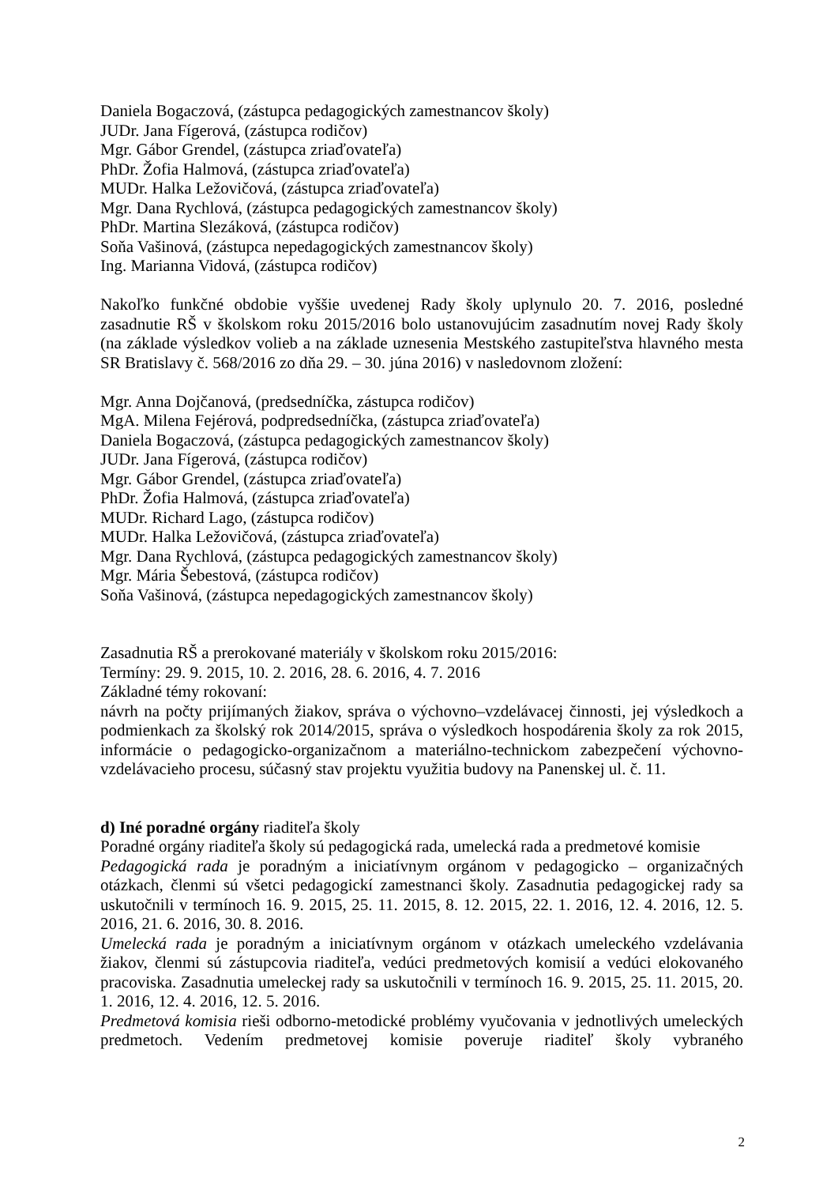Daniela Bogaczová, (zástupca pedagogických zamestnancov školy)
JUDr. Jana Fígerová, (zástupca rodičov)
Mgr. Gábor Grendel, (zástupca zriaďovateľa)
PhDr. Žofia Halmová, (zástupca zriaďovateľa)
MUDr. Halka Ležovičová, (zástupca zriaďovateľa)
Mgr. Dana Rychlová, (zástupca pedagogických zamestnancov školy)
PhDr. Martina Slezáková, (zástupca rodičov)
Soňa Vašinová, (zástupca nepedagogických zamestnancov školy)
Ing. Marianna Vidová, (zástupca rodičov)
Nakoľko funkčné obdobie vyššie uvedenej Rady školy uplynulo 20. 7. 2016, posledné zasadnutie RŠ v školskom roku 2015/2016 bolo ustanovujúcim zasadnutím novej Rady školy (na základe výsledkov volieb a na základe uznesenia Mestského zastupiteľstva hlavného mesta SR Bratislavy č. 568/2016 zo dňa 29. – 30. júna 2016) v nasledovnom zložení:
Mgr. Anna Dojčanová, (predsedníčka, zástupca rodičov)
MgA. Milena Fejérová, podpredsedníčka, (zástupca zriaďovateľa)
Daniela Bogaczová, (zástupca pedagogických zamestnancov školy)
JUDr. Jana Fígerová, (zástupca rodičov)
Mgr. Gábor Grendel, (zástupca zriaďovateľa)
PhDr. Žofia Halmová, (zástupca zriaďovateľa)
MUDr. Richard Lago, (zástupca rodičov)
MUDr. Halka Ležovičová, (zástupca zriaďovateľa)
Mgr. Dana Rychlová, (zástupca pedagogických zamestnancov školy)
Mgr. Mária Šebestová, (zástupca rodičov)
Soňa Vašinová, (zástupca nepedagogických zamestnancov školy)
Zasadnutia RŠ a prerokované materiály v školskom roku 2015/2016:
Termíny: 29. 9. 2015, 10. 2. 2016, 28. 6. 2016, 4. 7. 2016
Základné témy rokovaní:
návrh na počty prijímaných žiakov, správa o výchovno–vzdelávacej činnosti, jej výsledkoch a podmienkach za školský rok 2014/2015, správa o výsledkoch hospodárenia školy za rok 2015, informácie o pedagogicko-organizačnom a materiálno-technickom zabezpečení výchovno-vzdelávacieho procesu, súčasný stav projektu využitia budovy na Panenskej ul. č. 11.
d) Iné poradné orgány riaditeľa školy
Poradné orgány riaditeľa školy sú pedagogická rada, umelecká rada a predmetové komisie
Pedagogická rada je poradným a iniciatívnym orgánom v pedagogicko – organizačných otázkach, členmi sú všetci pedagogickí zamestnanci školy. Zasadnutia pedagogickej rady sa uskutočnili v termínoch 16. 9. 2015, 25. 11. 2015, 8. 12. 2015, 22. 1. 2016, 12. 4. 2016, 12. 5. 2016, 21. 6. 2016, 30. 8. 2016.
Umelecká rada je poradným a iniciatívnym orgánom v otázkach umeleckého vzdelávania žiakov, členmi sú zástupcovia riaditeľa, vedúci predmetových komisií a vedúci elokovaného pracoviska. Zasadnutia umeleckej rady sa uskutočnili v termínoch 16. 9. 2015, 25. 11. 2015, 20. 1. 2016, 12. 4. 2016, 12. 5. 2016.
Predmetová komisia rieši odborno-metodické problémy vyučovania v jednotlivých umeleckých predmetoch. Vedením predmetovej komisie poveruje riaditeľ školy vybraného
2